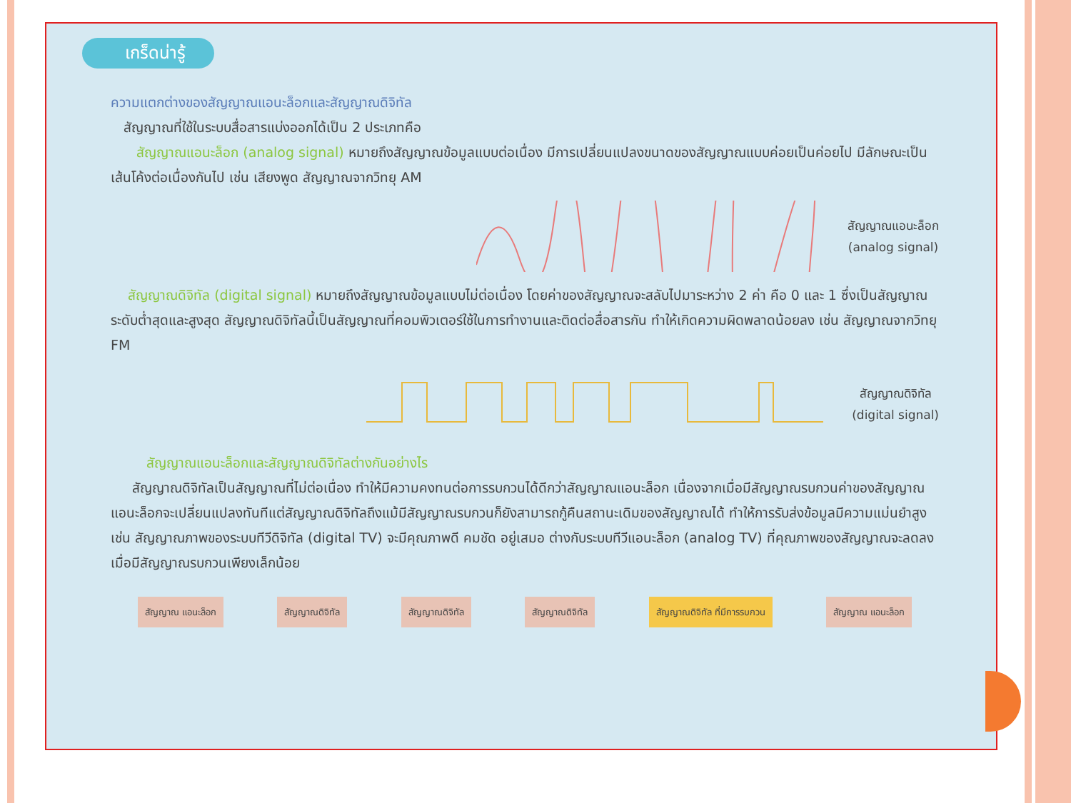เกร็ดน่ารู้
ความแตกต่างของสัญญาณแอนะล็อกและสัญญาณดิจิทัล
สัญญาณที่ใช้ในระบบสื่อสารแบ่งออกได้เป็น 2 ประเภทคือ
สัญญาณแอนะล็อก (analog signal) หมายถึงสัญญาณข้อมูลแบบต่อเนื่อง มีการเปลี่ยนแปลงขนาดของสัญญาณแบบค่อยเป็นค่อยไป มีลักษณะเป็นเส้นโค้งต่อเนื่องกันไป เช่น เสียงพูด สัญญาณจากวิทยุ AM
สัญญาณแอนะล็อก
(analog signal)
สัญญาณดิจิทัล (digital signal) หมายถึงสัญญาณข้อมูลแบบไม่ต่อเนื่อง โดยค่าของสัญญาณจะสลับไปมาระหว่าง 2 ค่า คือ 0 และ 1 ซึ่งเป็นสัญญาณระดับต่ำสุดและสูงสุด สัญญาณดิจิทัลนี้เป็นสัญญาณที่คอมพิวเตอร์ใช้ในการทำงานและติดต่อสื่อสารกัน ทำให้เกิดความผิดพลาดน้อยลง เช่น สัญญาณจากวิทยุ FM
สัญญาณดิจิทัล
(digital signal)
สัญญาณแอนะล็อกและสัญญาณดิจิทัลต่างกันอย่างไร
สัญญาณดิจิทัลเป็นสัญญาณที่ไม่ต่อเนื่อง ทำให้มีความคงทนต่อการรบกวนได้ดีกว่าสัญญาณแอนะล็อก เนื่องจากเมื่อมีสัญญาณรบกวนค่าของสัญญาณแอนะล็อกจะเปลี่ยนแปลงทันทีแต่สัญญาณดิจิทัลถึงแม้มีสัญญาณรบกวนก็ยังสามารถกู้คืนสถานะเดิมของสัญญาณได้ ทำให้การรับส่งข้อมูลมีความแม่นยำสูง เช่น สัญญาณภาพของระบบทีวีดิจิทัล (digital TV) จะมีคุณภาพดี คมชัด อยู่เสมอ ต่างกับระบบทีวีแอนะล็อก (analog TV) ที่คุณภาพของสัญญาณจะลดลง เมื่อมีสัญญาณรบกวนเพียงเล็กน้อย
สัญญาณ แอนะล็อก สัญญาณดิจิทัล สัญญาณดิจิทัล สัญญาณดิจิทัล สัญญาณดิจิทัล ที่มีการรบกวน สัญญาณ แอนะล็อก